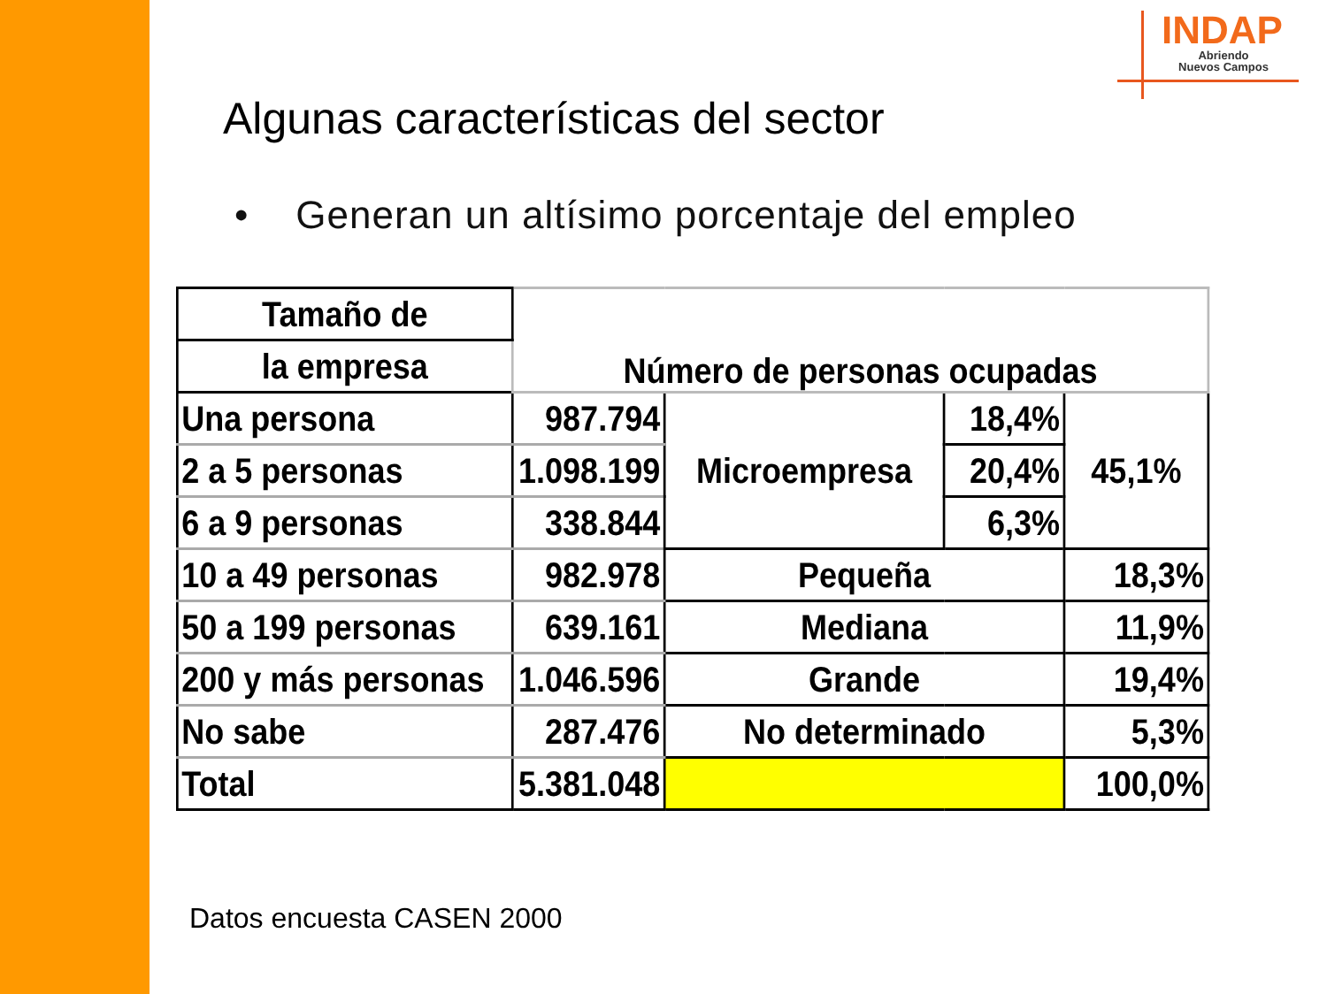INDAP
Abriendo
Nuevos Campos
Algunas características del sector
• Generan un altísimo porcentaje del empleo
| Tamaño de | Número de personas ocupadas | | | |
| la empresa | | | | |
| Una persona | 987.794 | Microempresa | 18,4% | 45,1% |
| 2 a 5 personas | 1.098.199 | | 20,4% | |
| 6 a 9 personas | 338.844 | | 6,3% | |
| 10 a 49 personas | 982.978 | Pequeña | | 18,3% |
| 50 a 199 personas | 639.161 | Mediana | | 11,9% |
| 200 y más personas | 1.046.596 | Grande | | 19,4% |
| No sabe | 287.476 | No determinado | | 5,3% |
| Total | 5.381.048 | | | 100,0% |
Datos encuesta CASEN 2000